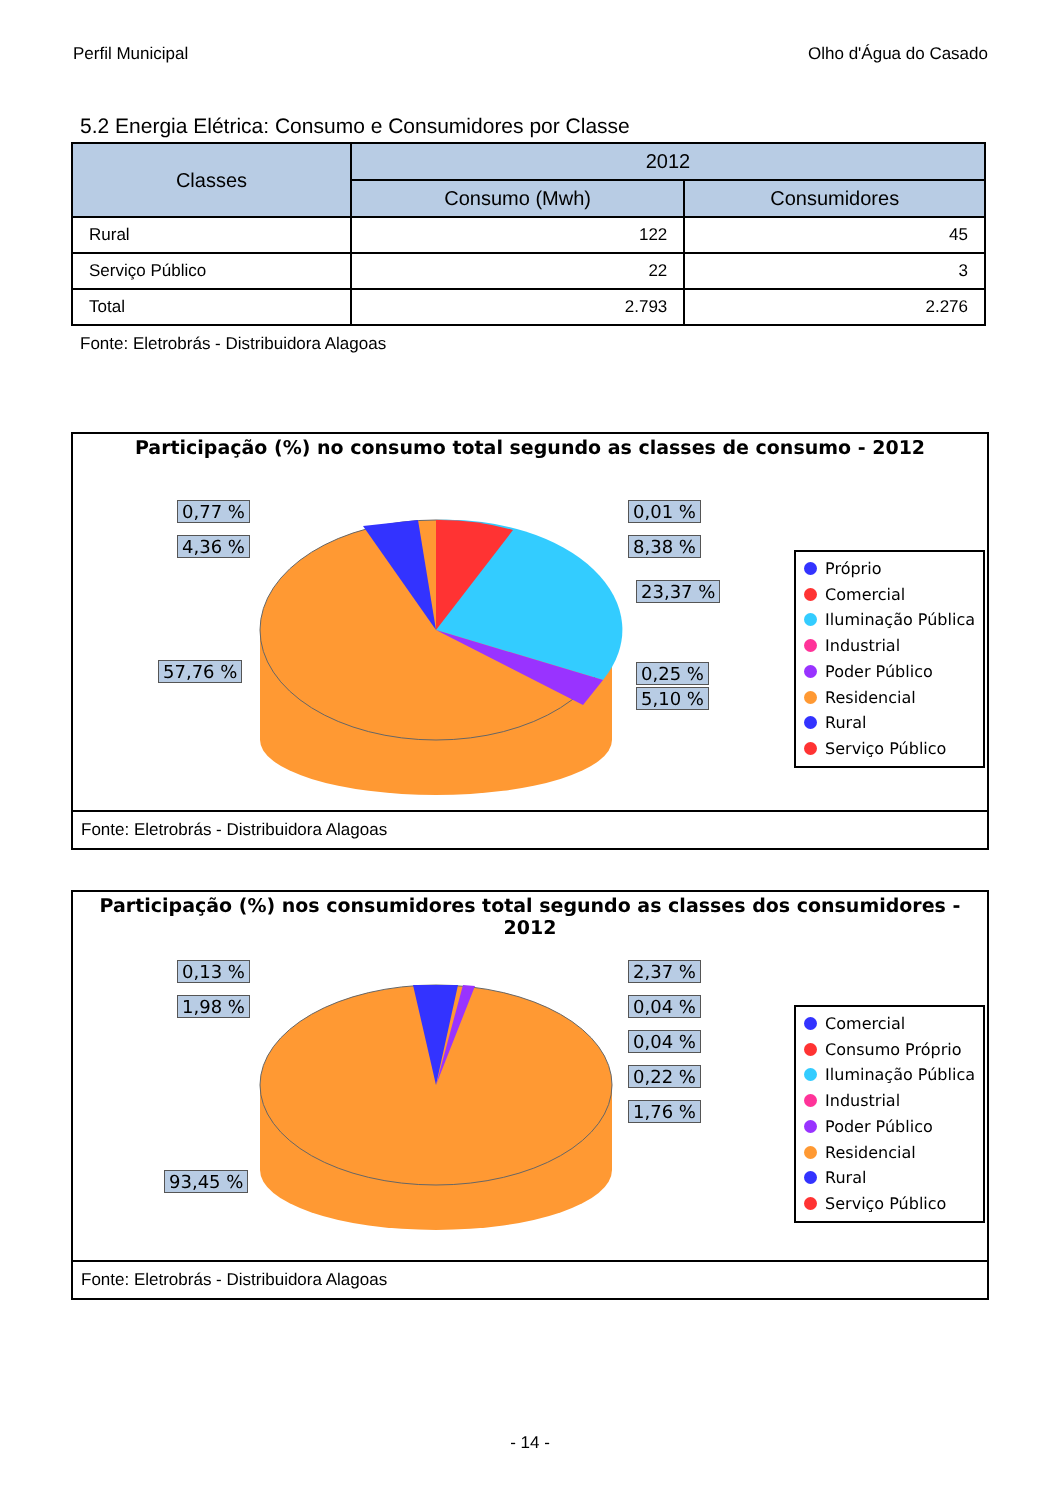Perfil Municipal Olho d'Água do Casado
5.2 Energia Elétrica: Consumo e Consumidores por Classe
| Classes | 2012 | |
| --- | --- | --- |
| | Consumo (Mwh) | Consumidores |
| Rural | 122 | 45 |
| Serviço Público | 22 | 3 |
| Total | 2.793 | 2.276 |
Fonte: Eletrobrás - Distribuidora Alagoas
Participação (%) no consumo total segundo as classes de consumo - 2012
0,77 %
4,36 %
0,01 %
8,38 %
23,37 %
57,76 % 0,25 %
5,10 %
Próprio
Comercial
Iluminação Pública
Industrial
Poder Público
Residencial
Rural
Serviço Público
Fonte: Eletrobrás - Distribuidora Alagoas
Participação (%) nos consumidores total segundo as classes dos consumidores - 2012
0,13 %
1,98 %
2,37 %
0,04 %
0,04 %
0,22 %
1,76 %
93,45 %
Comercial
Consumo Próprio
Iluminação Pública
Industrial
Poder Público
Residencial
Rural
Serviço Público
Fonte: Eletrobrás - Distribuidora Alagoas
- 14 -